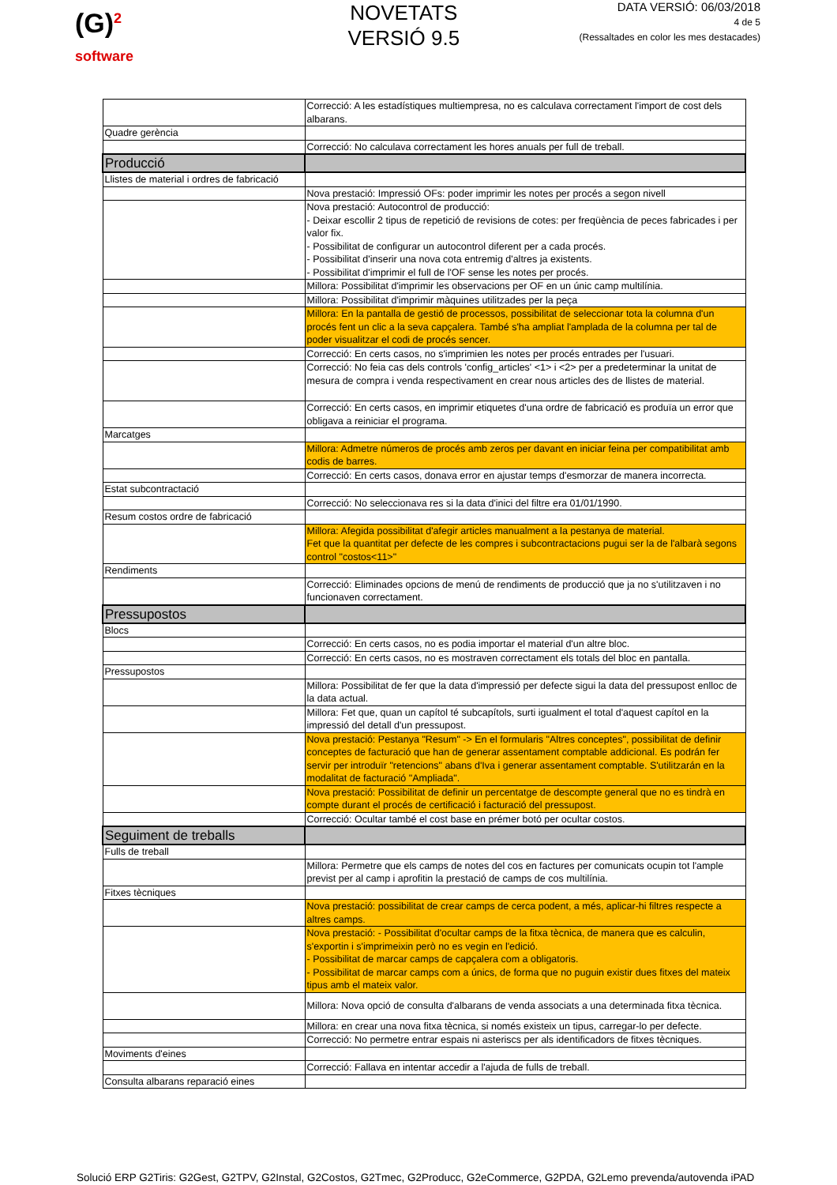(G)<sup>2</sup>
software
NOVETATS
VERSIÓ 9.5
DATA VERSIÓ: 06/03/2018
4 de 5
(Ressaltades en color les mes destacades)
| | Correcció: A les estadístiques multiempresa, no es calculava correctament l'import de cost dels albarans. |
| Quadre gerència | |
| | Correcció: No calculava correctament les hores anuals per full de treball. |
| Producció | |
| Llistes de material i ordres de fabricació | |
| | Nova prestació: Impressió OFs: poder imprimir les notes per procés a segon nivell |
| | Nova prestació: Autocontrol de producció: - Deixar escollir 2 tipus de repetició de revisions de cotes: per freqüència de peces fabricades i per valor fix. - Possibilitat de configurar un autocontrol diferent per a cada procés. - Possibilitat d'inserir una nova cota entremig d'altres ja existents. - Possibilitat d'imprimir el full de l'OF sense les notes per procés. |
| | Millora: Possibilitat d'imprimir les observacions per OF en un únic camp multilínia. |
| | Millora: Possibilitat d'imprimir màquines utilitzades per la peça |
| | Millora: En la pantalla de gestió de processos, possibilitat de seleccionar tota la columna d'un procés fent un clic a la seva capçalera. També s'ha ampliat l'amplada de la columna per tal de poder visualitzar el codi de procés sencer. |
| | Correcció: En certs casos, no s'imprimien les notes per procés entrades per l'usuari. |
| | Correcció: No feia cas dels controls 'config_articles' <1> i <2> per a predeterminar la unitat de mesura de compra i venda respectivament en crear nous articles des de llistes de material. |
| | Correcció: En certs casos, en imprimir etiquetes d'una ordre de fabricació es produïa un error que obligava a reiniciar el programa. |
| Marcatges | |
| | Millora: Admetre números de procés amb zeros per davant en iniciar feina per compatibilitat amb codis de barres. |
| | Correcció: En certs casos, donava error en ajustar temps d'esmorzar de manera incorrecta. |
| Estat subcontractació | |
| | Correcció: No seleccionava res si la data d'inici del filtre era 01/01/1990. |
| Resum costos ordre de fabricació | |
| | Millora: Afegida possibilitat d'afegir articles manualment a la pestanya de material. Fet que la quantitat per defecte de les compres i subcontractacions pugui ser la de l'albarà segons control "costos<11>" |
| Rendiments | |
| | Correcció: Eliminades opcions de menú de rendiments de producció que ja no s'utilitzaven i no funcionaven correctament. |
| Pressupostos | |
| Blocs | |
| | Correcció: En certs casos, no es podia importar el material d'un altre bloc. |
| | Correcció: En certs casos, no es mostraven correctament els totals del bloc en pantalla. |
| Pressupostos | |
| | Millora: Possibilitat de fer que la data d'impressió per defecte sigui la data del pressupost enlloc de la data actual. |
| | Millora: Fet que, quan un capítol té subcapítols, surti igualment el total d'aquest capítol en la impressió del detall d'un pressupost. |
| | Nova prestació: Pestanya "Resum" -> En el formularis "Altres conceptes", possibilitat de definir conceptes de facturació que han de generar assentament comptable addicional. Es podrán fer servir per introduïr "retencions" abans d'Iva i generar assentament comptable. S'utilitzarán en la modalitat de facturació "Ampliada". |
| | Nova prestació: Possibilitat de definir un percentatge de descompte general que no es tindrà en compte durant el procés de certificació i facturació del pressupost. |
| | Correcció: Ocultar també el cost base en prémer botó per ocultar costos. |
| Seguiment de treballs | |
| Fulls de treball | |
| | Millora: Permetre que els camps de notes del cos en factures per comunicats ocupin tot l'ample previst per al camp i aprofitin la prestació de camps de cos multilínia. |
| Fitxes tècniques | |
| | Nova prestació: possibilitat de crear camps de cerca podent, a més, aplicar-hi filtres respecte a altres camps. |
| | Nova prestació: - Possibilitat d'ocultar camps de la fitxa tècnica, de manera que es calculin, s'exportin i s'imprimeixin però no es vegin en l'edició. - Possibilitat de marcar camps de capçalera com a obligatoris. - Possibilitat de marcar camps com a únics, de forma que no puguin existir dues fitxes del mateix tipus amb el mateix valor. |
| | Millora: Nova opció de consulta d'albarans de venda associats a una determinada fitxa tècnica. |
| | Millora: en crear una nova fitxa tècnica, si només existeix un tipus, carregar-lo per defecte. |
| | Correcció: No permetre entrar espais ni asteriscs per als identificadors de fitxes tècniques. |
| Moviments d'eines | |
| | Correcció: Fallava en intentar accedir a l'ajuda de fulls de treball. |
| Consulta albarans reparació eines | |
Solució ERP G2Tiris: G2Gest, G2TPV, G2Instal, G2Costos, G2Tmec, G2Producc, G2eCommerce, G2PDA, G2Lemo prevenda/autovenda iPAD